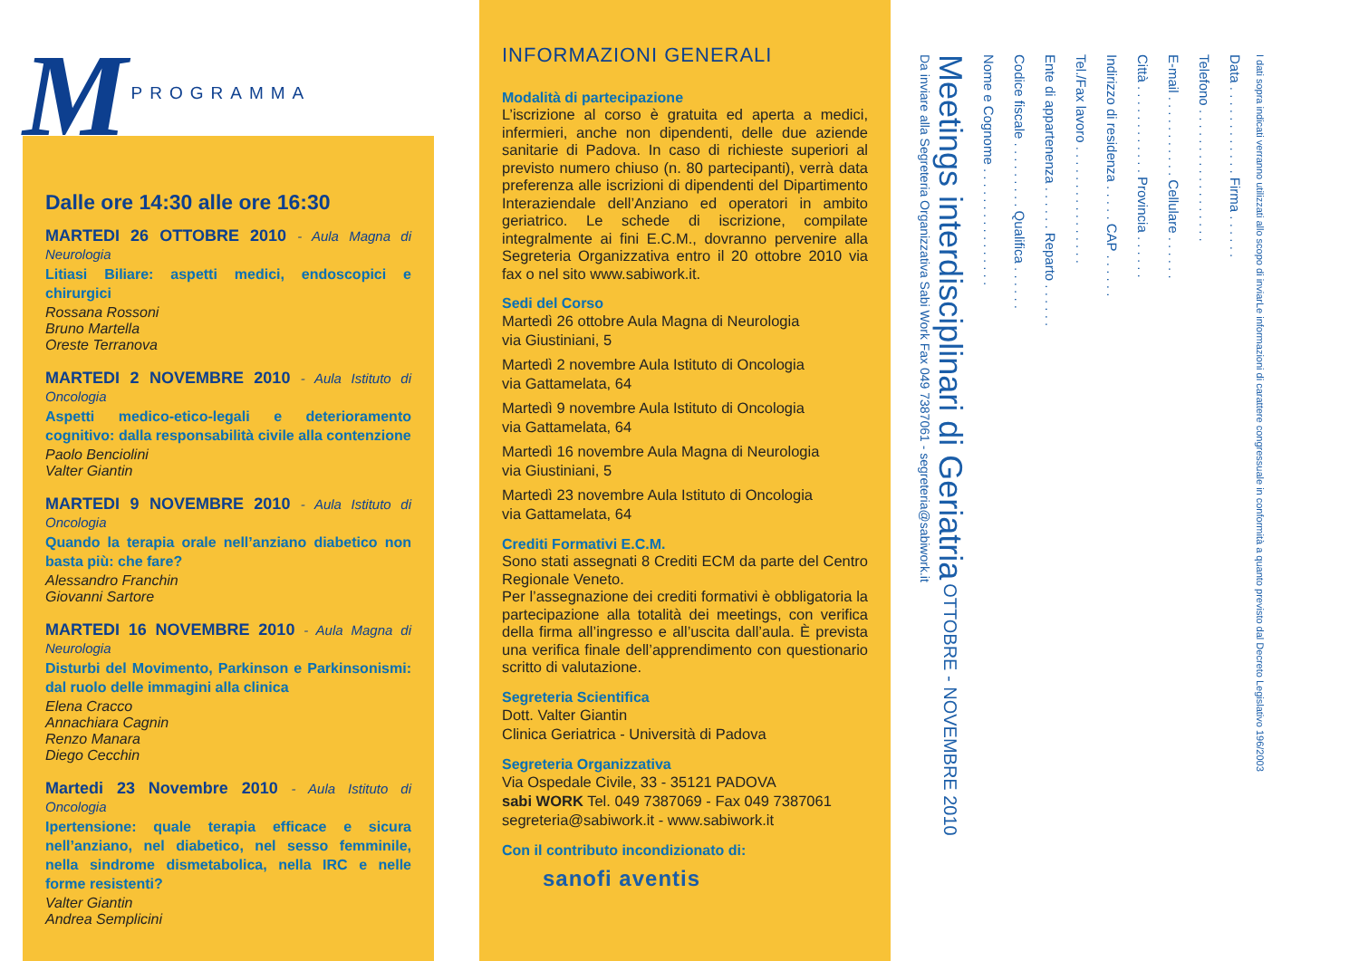M PROGRAMMA
Dalle ore 14:30 alle ore 16:30
MARTEDI 26 OTTOBRE 2010 - Aula Magna di Neurologia
Litiasi Biliare: aspetti medici, endoscopici e chirurgici
Rossana Rossoni
Bruno Martella
Oreste Terranova
MARTEDI 2 NOVEMBRE 2010 - Aula Istituto di Oncologia
Aspetti medico-etico-legali e deterioramento cognitivo: dalla responsabilità civile alla contenzione
Paolo Benciolini
Valter Giantin
MARTEDI 9 NOVEMBRE 2010 - Aula Istituto di Oncologia
Quando la terapia orale nell’anziano diabetico non basta più: che fare?
Alessandro Franchin
Giovanni Sartore
MARTEDI 16 NOVEMBRE 2010 - Aula Magna di Neurologia
Disturbi del Movimento, Parkinson e Parkinsonismi: dal ruolo delle immagini alla clinica
Elena Cracco
Annachiara Cagnin
Renzo Manara
Diego Cecchin
Martedi 23 Novembre 2010 - Aula Istituto di Oncologia
Ipertensione: quale terapia efficace e sicura nell’anziano, nel diabetico, nel sesso femminile, nella sindrome dismetabolica, nella IRC e nelle forme resistenti?
Valter Giantin
Andrea Semplicini
INFORMAZIONI GENERALI
Modalità di partecipazione
L’iscrizione al corso è gratuita ed aperta a medici, infermieri, anche non dipendenti, delle due aziende sanitarie di Padova. In caso di richieste superiori al previsto numero chiuso (n. 80 partecipanti), verrà data preferenza alle iscrizioni di dipendenti del Dipartimento Interaziendale dell’Anziano ed operatori in ambito geriatrico. Le schede di iscrizione, compilate integralmente ai fini E.C.M., dovranno pervenire alla Segreteria Organizzativa entro il 20 ottobre 2010 via fax o nel sito www.sabiwork.it.
Sedi del Corso
Martedì 26 ottobre Aula Magna di Neurologia
via Giustiniani, 5
Martedì 2 novembre Aula Istituto di Oncologia
via Gattamelata, 64
Martedì 9 novembre Aula Istituto di Oncologia
via Gattamelata, 64
Martedì 16 novembre Aula Magna di Neurologia
via Giustiniani, 5
Martedì 23 novembre Aula Istituto di Oncologia
via Gattamelata, 64
Crediti Formativi E.C.M.
Sono stati assegnati 8 Crediti ECM da parte del Centro Regionale Veneto.
Per l’assegnazione dei crediti formativi è obbligatoria la partecipazione alla totalità dei meetings, con verifica della firma all’ingresso e all’uscita dall’aula. È prevista una verifica finale dell’apprendimento con questionario scritto di valutazione.
Segreteria Scientifica
Dott. Valter Giantin
Clinica Geriatrica - Università di Padova
Segreteria Organizzativa
Via Ospedale Civile, 33 - 35121 PADOVA
sabi WORK Tel. 049 7387069 - Fax 049 7387061
segreteria@sabiwork.it - www.sabiwork.it
Con il contributo incondizionato di:
sanofi aventis
Meetings interdisciplinari di Geriatria OTTOBRE - NOVEMBRE 2010
Da inviare alla Segreteria Organizzativa Sabi Work Fax 049 7387061 - segreteria@sabiwork.it
Nome e Cognome . . . . . . . . . . . . . . . .
Codice fiscale . . . . . . . . . Qualifica . . . . . .
Ente di appartenenza . . . . . . Reparto . . . . . .
Tel./Fax lavoro . . . . . . . . . . . . . . . .
Indirizzo di residenza . . . . . CAP . . . . . .
Città . . . . . . . . . . . . Provincia . . . . . .
E-mail . . . . . . . . . . . Cellulare . . . . . .
Telefono . . . . . . . . . . . . . . . . . .
Data . . . . . . . . . . . . Firma . . . . . .
I dati sopra indicati verranno utilizzati allo scopo di inviarLe informazioni di carattere congressuale in conformità a quanto previsto dal Decreto Legislativo 196/2003